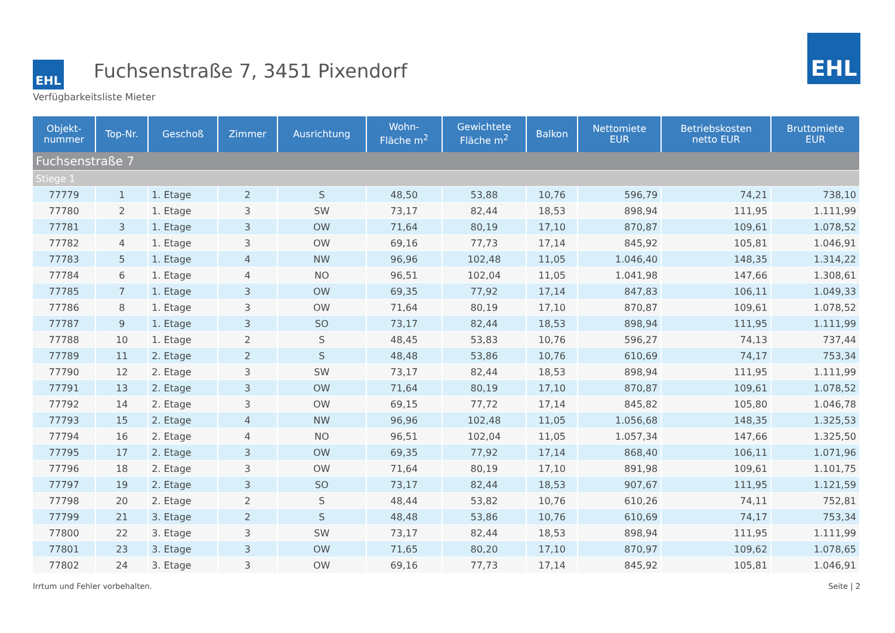EHL
Fuchsenstraße 7, 3451 Pixendorf
Verfügbarkeitsliste Mieter
EHL
| Objekt- nummer | Top-Nr. | Geschoß | Zimmer | Ausrichtung | Wohn- Fläche m<sup>2</sup> | Gewichtete Fläche m<sup>2</sup> | Balkon | Nettomiete EUR | Betriebskosten netto EUR | Bruttomiete EUR |
| --- | --- | --- | --- | --- | --- | --- | --- | --- | --- | --- |
| Fuchsenstraße 7 | | | | | | | | | | |
| Stiege 1 | | | | | | | | | | |
| 77779 | 1 | 1. Etage | 2 | S | 48,50 | 53,88 | 10,76 | 596,79 | 74,21 | 738,10 |
| 77780 | 2 | 1. Etage | 3 | SW | 73,17 | 82,44 | 18,53 | 898,94 | 111,95 | 1.111,99 |
| 77781 | 3 | 1. Etage | 3 | OW | 71,64 | 80,19 | 17,10 | 870,87 | 109,61 | 1.078,52 |
| 77782 | 4 | 1. Etage | 3 | OW | 69,16 | 77,73 | 17,14 | 845,92 | 105,81 | 1.046,91 |
| 77783 | 5 | 1. Etage | 4 | NW | 96,96 | 102,48 | 11,05 | 1.046,40 | 148,35 | 1.314,22 |
| 77784 | 6 | 1. Etage | 4 | NO | 96,51 | 102,04 | 11,05 | 1.041,98 | 147,66 | 1.308,61 |
| 77785 | 7 | 1. Etage | 3 | OW | 69,35 | 77,92 | 17,14 | 847,83 | 106,11 | 1.049,33 |
| 77786 | 8 | 1. Etage | 3 | OW | 71,64 | 80,19 | 17,10 | 870,87 | 109,61 | 1.078,52 |
| 77787 | 9 | 1. Etage | 3 | SO | 73,17 | 82,44 | 18,53 | 898,94 | 111,95 | 1.111,99 |
| 77788 | 10 | 1. Etage | 2 | S | 48,45 | 53,83 | 10,76 | 596,27 | 74,13 | 737,44 |
| 77789 | 11 | 2. Etage | 2 | S | 48,48 | 53,86 | 10,76 | 610,69 | 74,17 | 753,34 |
| 77790 | 12 | 2. Etage | 3 | SW | 73,17 | 82,44 | 18,53 | 898,94 | 111,95 | 1.111,99 |
| 77791 | 13 | 2. Etage | 3 | OW | 71,64 | 80,19 | 17,10 | 870,87 | 109,61 | 1.078,52 |
| 77792 | 14 | 2. Etage | 3 | OW | 69,15 | 77,72 | 17,14 | 845,82 | 105,80 | 1.046,78 |
| 77793 | 15 | 2. Etage | 4 | NW | 96,96 | 102,48 | 11,05 | 1.056,68 | 148,35 | 1.325,53 |
| 77794 | 16 | 2. Etage | 4 | NO | 96,51 | 102,04 | 11,05 | 1.057,34 | 147,66 | 1.325,50 |
| 77795 | 17 | 2. Etage | 3 | OW | 69,35 | 77,92 | 17,14 | 868,40 | 106,11 | 1.071,96 |
| 77796 | 18 | 2. Etage | 3 | OW | 71,64 | 80,19 | 17,10 | 891,98 | 109,61 | 1.101,75 |
| 77797 | 19 | 2. Etage | 3 | SO | 73,17 | 82,44 | 18,53 | 907,67 | 111,95 | 1.121,59 |
| 77798 | 20 | 2. Etage | 2 | S | 48,44 | 53,82 | 10,76 | 610,26 | 74,11 | 752,81 |
| 77799 | 21 | 3. Etage | 2 | S | 48,48 | 53,86 | 10,76 | 610,69 | 74,17 | 753,34 |
| 77800 | 22 | 3. Etage | 3 | SW | 73,17 | 82,44 | 18,53 | 898,94 | 111,95 | 1.111,99 |
| 77801 | 23 | 3. Etage | 3 | OW | 71,65 | 80,20 | 17,10 | 870,97 | 109,62 | 1.078,65 |
| 77802 | 24 | 3. Etage | 3 | OW | 69,16 | 77,73 | 17,14 | 845,92 | 105,81 | 1.046,91 |
Irrtum und Fehler vorbehalten. Seite | 2